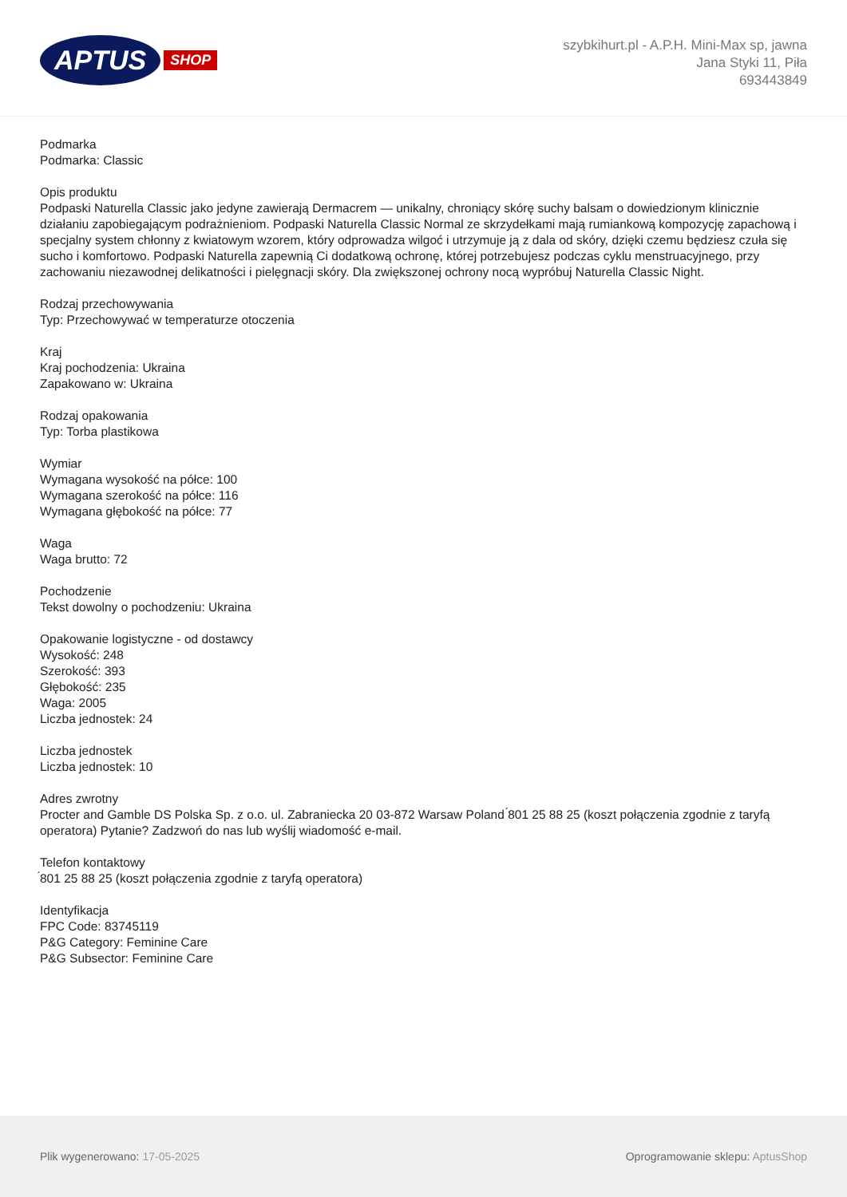APTUS SHOP
szybkihurt.pl - A.P.H. Mini-Max sp, jawna
Jana Styki 11, Piła
693443849
Podmarka
Podmarka: Classic
Opis produktu
Podpaski Naturella Classic jako jedyne zawierają Dermacrem — unikalny, chroniący skórę suchy balsam o dowiedzionym klinicznie działaniu zapobiegającym podrażnieniom. Podpaski Naturella Classic Normal ze skrzydełkami mają rumiankową kompozycję zapachową i specjalny system chłonny z kwiatowym wzorem, który odprowadza wilgoć i utrzymuje ją z dala od skóry, dzięki czemu będziesz czuła się sucho i komfortowo. Podpaski Naturella zapewnią Ci dodatkową ochronę, której potrzebujesz podczas cyklu menstruacyjnego, przy zachowaniu niezawodnej delikatności i pielęgnacji skóry. Dla zwiększonej ochrony nocą wypróbuj Naturella Classic Night.
Rodzaj przechowywania
Typ: Przechowywać w temperaturze otoczenia
Kraj
Kraj pochodzenia: Ukraina
Zapakowano w: Ukraina
Rodzaj opakowania
Typ: Torba plastikowa
Wymiar
Wymagana wysokość na półce: 100
Wymagana szerokość na półce: 116
Wymagana głębokość na półce: 77
Waga
Waga brutto: 72
Pochodzenie
Tekst dowolny o pochodzeniu: Ukraina
Opakowanie logistyczne - od dostawcy
Wysokość: 248
Szerokość: 393
Głębokość: 235
Waga: 2005
Liczba jednostek: 24
Liczba jednostek
Liczba jednostek: 10
Adres zwrotny
Procter and Gamble DS Polska Sp. z o.o. ul. Zabraniecka 20 03-872 Warsaw Poland ́801 25 88 25 (koszt połączenia zgodnie z taryfą operatora) Pytanie? Zadzwoń do nas lub wyślij wiadomość e-mail.
Telefon kontaktowy
́801 25 88 25 (koszt połączenia zgodnie z taryfą operatora)
Identyfikacja
FPC Code: 83745119
P&G Category: Feminine Care
P&G Subsector: Feminine Care
Plik wygenerowano: 17-05-2025
Oprogramowanie sklepu: AptusShop